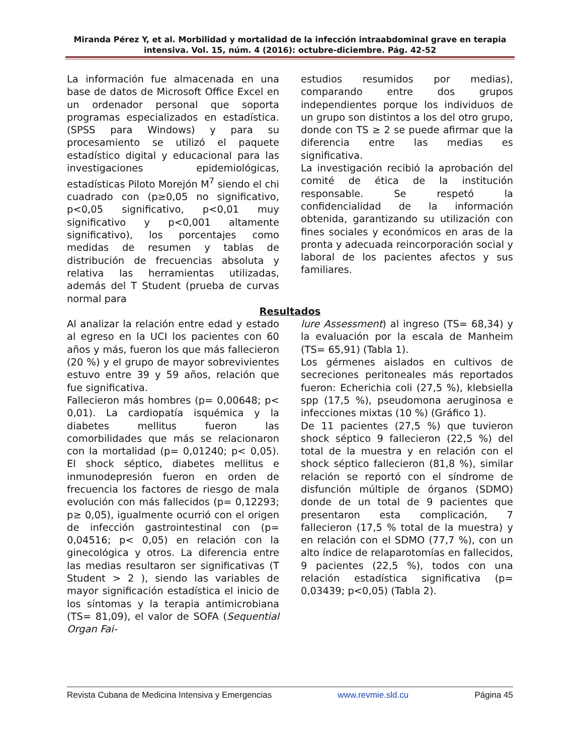Miranda Pérez Y, et al. Morbilidad y mortalidad de la infección intraabdominal grave en terapia intensiva. Vol. 15, núm. 4 (2016): octubre-diciembre. Pág. 42-52
La información fue almacenada en una base de datos de Microsoft Office Excel en un ordenador personal que soporta programas especializados en estadística. (SPSS para Windows) y para su procesamiento se utilizó el paquete estadístico digital y educacional para las investigaciones epidemiológicas, estadísticas Piloto Morejón M<sup>7</sup> siendo el chi cuadrado con (p≥0,05 no significativo, p<0,05 significativo, p<0,01 muy significativo y p<0,001 altamente significativo), los porcentajes como medidas de resumen y tablas de distribución de frecuencias absoluta y relativa las herramientas utilizadas, además del T Student (prueba de curvas normal para
estudios resumidos por medias), comparando entre dos grupos independientes porque los individuos de un grupo son distintos a los del otro grupo, donde con TS ≥ 2 se puede afirmar que la diferencia entre las medias es significativa.
La investigación recibió la aprobación del comité de ética de la institución responsable. Se respetó la confidencialidad de la información obtenida, garantizando su utilización con fines sociales y económicos en aras de la pronta y adecuada reincorporación social y laboral de los pacientes afectos y sus familiares.
Resultados
Al analizar la relación entre edad y estado al egreso en la UCI los pacientes con 60 años y más, fueron los que más fallecieron (20 %) y el grupo de mayor sobrevivientes estuvo entre 39 y 59 años, relación que fue significativa.
Fallecieron más hombres (p= 0,00648; p< 0,01). La cardiopatía isquémica y la diabetes mellitus fueron las comorbilidades que más se relacionaron con la mortalidad (p= 0,01240; p< 0,05). El shock séptico, diabetes mellitus e inmunodepresión fueron en orden de frecuencia los factores de riesgo de mala evolución con más fallecidos (p= 0,12293; p≥ 0,05), igualmente ocurrió con el origen de infección gastrointestinal con (p= 0,04516; p< 0,05) en relación con la ginecológica y otros. La diferencia entre las medias resultaron ser significativas (T Student > 2 ), siendo las variables de mayor significación estadística el inicio de los síntomas y la terapia antimicrobiana (TS= 81,09), el valor de SOFA (Sequential Organ Fai-
lure Assessment) al ingreso (TS= 68,34) y la evaluación por la escala de Manheim (TS= 65,91) (Tabla 1).
Los gérmenes aislados en cultivos de secreciones peritoneales más reportados fueron: Echerichia coli (27,5 %), klebsiella spp (17,5 %), pseudomona aeruginosa e infecciones mixtas (10 %) (Gráfico 1).
De 11 pacientes (27,5 %) que tuvieron shock séptico 9 fallecieron (22,5 %) del total de la muestra y en relación con el shock séptico fallecieron (81,8 %), similar relación se reportó con el síndrome de disfunción múltiple de órganos (SDMO) donde de un total de 9 pacientes que presentaron esta complicación, 7 fallecieron (17,5 % total de la muestra) y en relación con el SDMO (77,7 %), con un alto índice de relaparotomías en fallecidos, 9 pacientes (22,5 %), todos con una relación estadística significativa (p= 0,03439; p<0,05) (Tabla 2).
Revista Cubana de Medicina Intensiva y Emergencias www.revmie.sld.cu Página 45